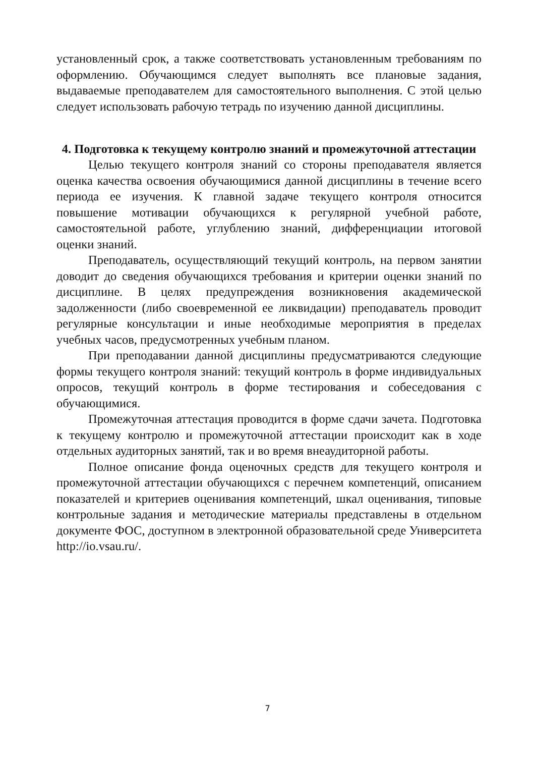установленный срок, а также соответствовать установленным требованиям по оформлению. Обучающимся следует выполнять все плановые задания, выдаваемые преподавателем для самостоятельного выполнения. С этой целью следует использовать рабочую тетрадь по изучению данной дисциплины.
4. Подготовка к текущему контролю знаний и промежуточной аттестации
Целью текущего контроля знаний со стороны преподавателя является оценка качества освоения обучающимися данной дисциплины в течение всего периода ее изучения. К главной задаче текущего контроля относится повышение мотивации обучающихся к регулярной учебной работе, самостоятельной работе, углублению знаний, дифференциации итоговой оценки знаний.
Преподаватель, осуществляющий текущий контроль, на первом занятии доводит до сведения обучающихся требования и критерии оценки знаний по дисциплине. В целях предупреждения возникновения академической задолженности (либо своевременной ее ликвидации) преподаватель проводит регулярные консультации и иные необходимые мероприятия в пределах учебных часов, предусмотренных учебным планом.
При преподавании данной дисциплины предусматриваются следующие формы текущего контроля знаний: текущий контроль в форме индивидуальных опросов, текущий контроль в форме тестирования и собеседования с обучающимися.
Промежуточная аттестация проводится в форме сдачи зачета. Подготовка к текущему контролю и промежуточной аттестации происходит как в ходе отдельных аудиторных занятий, так и во время внеаудиторной работы.
Полное описание фонда оценочных средств для текущего контроля и промежуточной аттестации обучающихся с перечнем компетенций, описанием показателей и критериев оценивания компетенций, шкал оценивания, типовые контрольные задания и методические материалы представлены в отдельном документе ФОС, доступном в электронной образовательной среде Университета http://io.vsau.ru/.
7